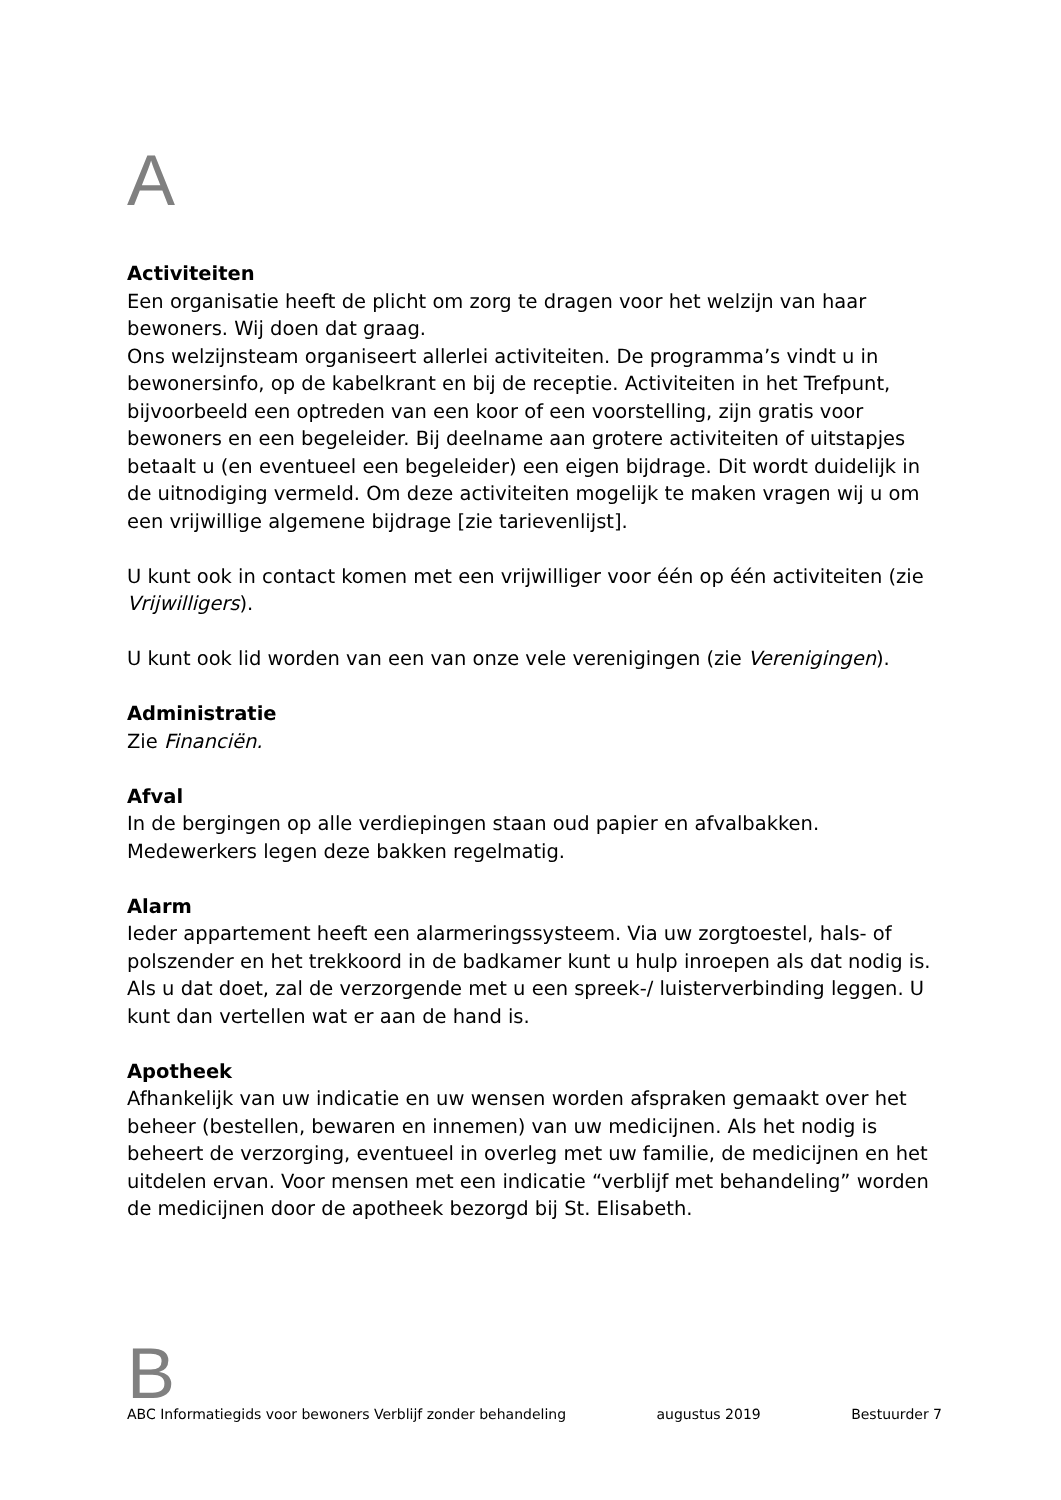A
Activiteiten
Een organisatie heeft de plicht om zorg te dragen voor het welzijn van haar bewoners. Wij doen dat graag.
Ons welzijnsteam organiseert allerlei activiteiten. De programma’s vindt u in bewonersinfo, op de kabelkrant en bij de receptie. Activiteiten in het Trefpunt, bijvoorbeeld een optreden van een koor of een voorstelling, zijn gratis voor bewoners en een begeleider. Bij deelname aan grotere activiteiten of uitstapjes betaalt u (en eventueel een begeleider) een eigen bijdrage. Dit wordt duidelijk in de uitnodiging vermeld. Om deze activiteiten mogelijk te maken vragen wij u om een vrijwillige algemene bijdrage [zie tarievenlijst].
U kunt ook in contact komen met een vrijwilliger voor één op één activiteiten (zie Vrijwilligers).
U kunt ook lid worden van een van onze vele verenigingen (zie Verenigingen).
Administratie
Zie Financiën.
Afval
In de bergingen op alle verdiepingen staan oud papier en afvalbakken. Medewerkers legen deze bakken regelmatig.
Alarm
Ieder appartement heeft een alarmeringssysteem. Via uw zorgtoestel, hals- of polszender en het trekkoord in de badkamer kunt u hulp inroepen als dat nodig is. Als u dat doet, zal de verzorgende met u een spreek-/ luisterverbinding leggen. U kunt dan vertellen wat er aan de hand is.
Apotheek
Afhankelijk van uw indicatie en uw wensen worden afspraken gemaakt over het beheer (bestellen, bewaren en innemen) van uw medicijnen. Als het nodig is beheert de verzorging, eventueel in overleg met uw familie, de medicijnen en het uitdelen ervan. Voor mensen met een indicatie “verblijf met behandeling” worden de medicijnen door de apotheek bezorgd bij St. Elisabeth.
B
ABC Informatiegids voor bewoners Verblijf zonder behandeling augustus 2019 Bestuurder 7